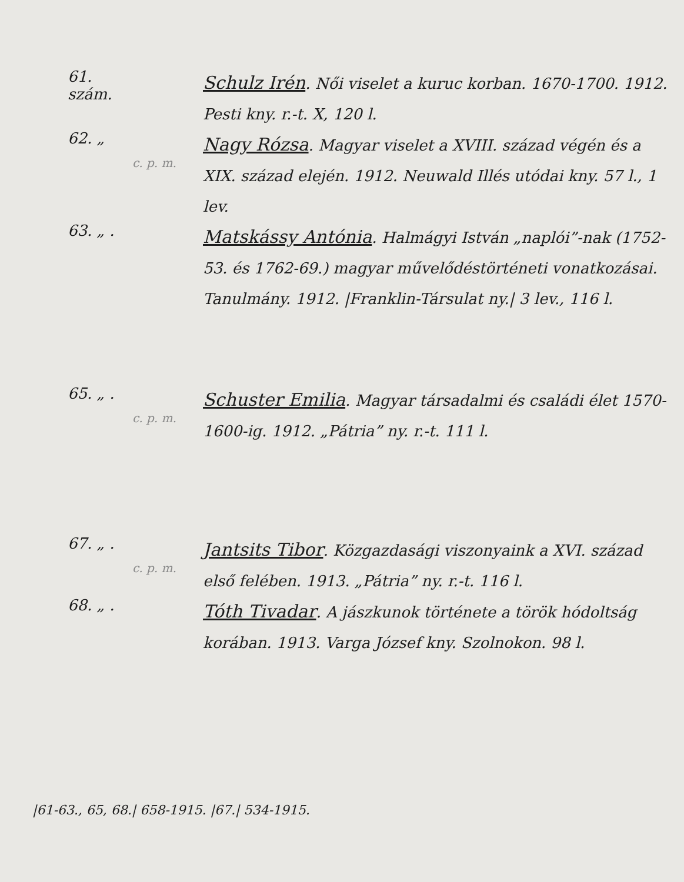61. szám.
Schulz Irén. Női viselet a kuruc korban. 1670-1700. 1912. Pesti kny. r.-t. X, 120 l.
62. „
c. p. m.
Nagy Rózsa. Magyar viselet a XVIII. század végén és a XIX. század elején. 1912. Neuwald Illés utódai kny. 57 l., 1 lev.
63. „ .
Matskássy Antónia. Halmágyi István „naplói”-nak (1752-53. és 1762-69.) magyar művelődéstörténeti vonatkozásai. Tanulmány. 1912. |Franklin-Társulat ny.| 3 lev., 116 l.
65. „ .
c. p. m.
Schuster Emilia. Magyar társadalmi és családi élet 1570-1600-ig. 1912. „Pátria” ny. r.-t. 111 l.
67. „ .
c. p. m.
Jantsits Tibor. Közgazdasági viszonyaink a XVI. század első felében. 1913. „Pátria” ny. r.-t. 116 l.
68. „ .
Tóth Tivadar. A jászkunok története a török hódoltság korában. 1913. Varga József kny. Szolnokon. 98 l.
|61-63., 65, 68.| 658-1915. |67.| 534-1915.